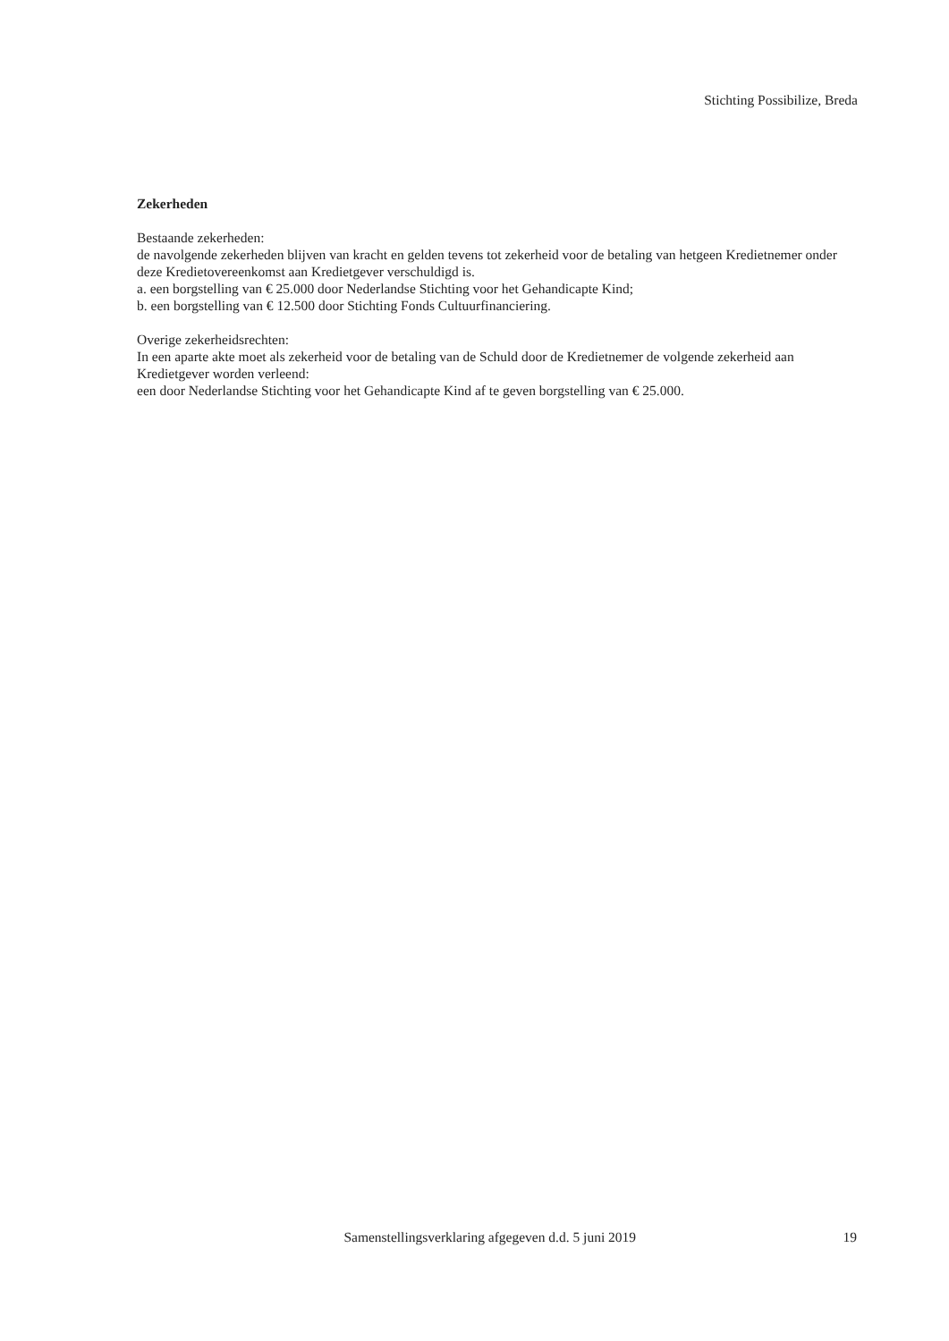Stichting Possibilize, Breda
Zekerheden
Bestaande zekerheden:
de navolgende zekerheden blijven van kracht en gelden tevens tot zekerheid voor de betaling van hetgeen Kredietnemer onder deze Kredietovereenkomst aan Kredietgever verschuldigd is.
a. een borgstelling van € 25.000 door Nederlandse Stichting voor het Gehandicapte Kind;
b. een borgstelling van € 12.500 door Stichting Fonds Cultuurfinanciering.
Overige zekerheidsrechten:
In een aparte akte moet als zekerheid voor de betaling van de Schuld door de Kredietnemer de volgende zekerheid aan Kredietgever worden verleend:
een door Nederlandse Stichting voor het Gehandicapte Kind af te geven borgstelling van € 25.000.
Samenstellingsverklaring afgegeven d.d. 5 juni 2019 19